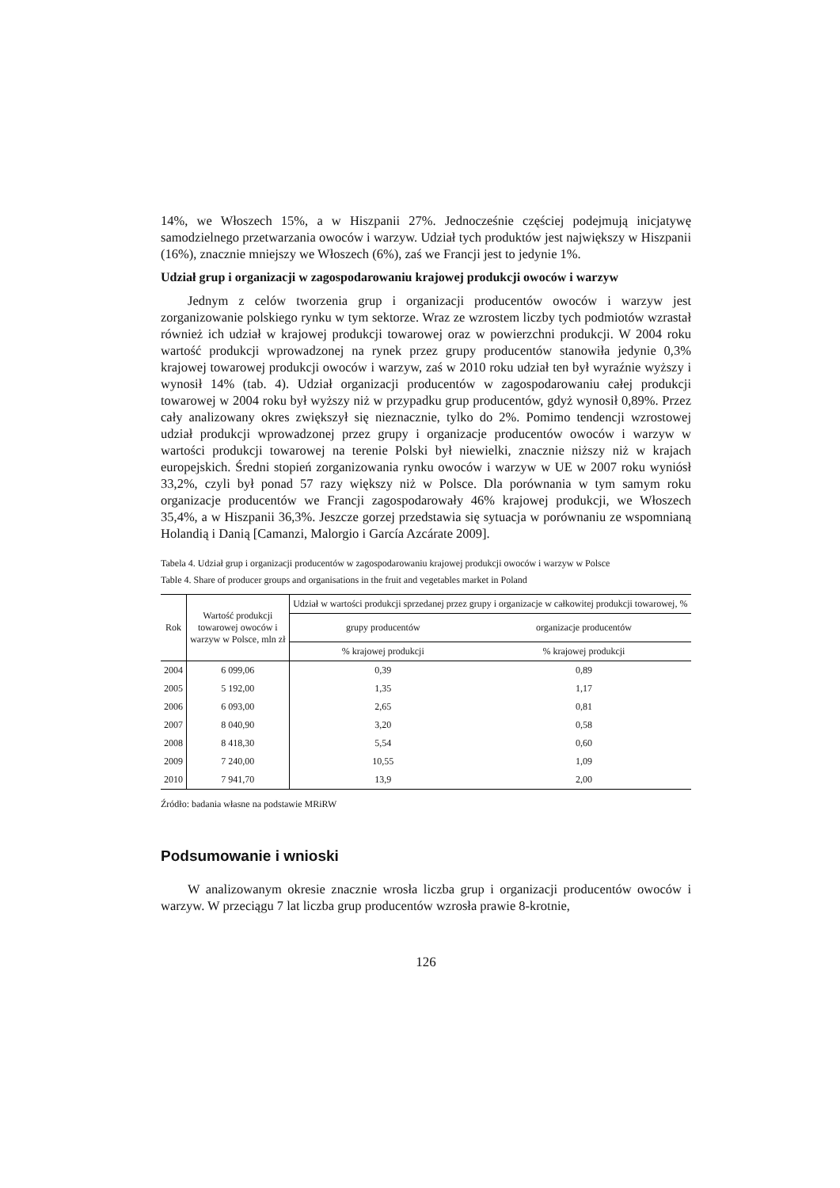14%, we Włoszech 15%, a w Hiszpanii 27%. Jednocześnie częściej podejmują inicjatywę samodzielnego przetwarzania owoców i warzyw. Udział tych produktów jest największy w Hiszpanii (16%), znacznie mniejszy we Włoszech (6%), zaś we Francji jest to jedynie 1%.
Udział grup i organizacji w zagospodarowaniu krajowej produkcji owoców i warzyw
Jednym z celów tworzenia grup i organizacji producentów owoców i warzyw jest zorganizowanie polskiego rynku w tym sektorze. Wraz ze wzrostem liczby tych podmiotów wzrastał również ich udział w krajowej produkcji towarowej oraz w powierzchni produkcji. W 2004 roku wartość produkcji wprowadzonej na rynek przez grupy producentów stanowiła jedynie 0,3% krajowej towarowej produkcji owoców i warzyw, zaś w 2010 roku udział ten był wyraźnie wyższy i wynosił 14% (tab. 4). Udział organizacji producentów w zagospodarowaniu całej produkcji towarowej w 2004 roku był wyższy niż w przypadku grup producentów, gdyż wynosił 0,89%. Przez cały analizowany okres zwiększył się nieznacznie, tylko do 2%. Pomimo tendencji wzrostowej udział produkcji wprowadzonej przez grupy i organizacje producentów owoców i warzyw w wartości produkcji towarowej na terenie Polski był niewielki, znacznie niższy niż w krajach europejskich. Średni stopień zorganizowania rynku owoców i warzyw w UE w 2007 roku wyniósł 33,2%, czyli był ponad 57 razy większy niż w Polsce. Dla porównania w tym samym roku organizacje producentów we Francji zagospodarowały 46% krajowej produkcji, we Włoszech 35,4%, a w Hiszpanii 36,3%. Jeszcze gorzej przedstawia się sytuacja w porównaniu ze wspomnianą Holandią i Danią [Camanzi, Malorgio i García Azcárate 2009].
Tabela 4. Udział grup i organizacji producentów w zagospodarowaniu krajowej produkcji owoców i warzyw w Polsce
Table 4. Share of producer groups and organisations in the fruit and vegetables market in Poland
| Rok | Wartość produkcji towarowej owoców i warzyw w Polsce, mln zł | Udział w wartości produkcji sprzedanej przez grupy i organizacje w całkowitej produkcji towarowej, % | |
| --- | --- | --- | --- |
| | | grupy producentów | organizacje producentów |
| | | % krajowej produkcji | % krajowej produkcji |
| 2004 | 6 099,06 | 0,39 | 0,89 |
| 2005 | 5 192,00 | 1,35 | 1,17 |
| 2006 | 6 093,00 | 2,65 | 0,81 |
| 2007 | 8 040,90 | 3,20 | 0,58 |
| 2008 | 8 418,30 | 5,54 | 0,60 |
| 2009 | 7 240,00 | 10,55 | 1,09 |
| 2010 | 7 941,70 | 13,9 | 2,00 |
Źródło: badania własne na podstawie MRiRW
Podsumowanie i wnioski
W analizowanym okresie znacznie wrosła liczba grup i organizacji producentów owoców i warzyw. W przeciągu 7 lat liczba grup producentów wzrosła prawie 8-krotnie,
126